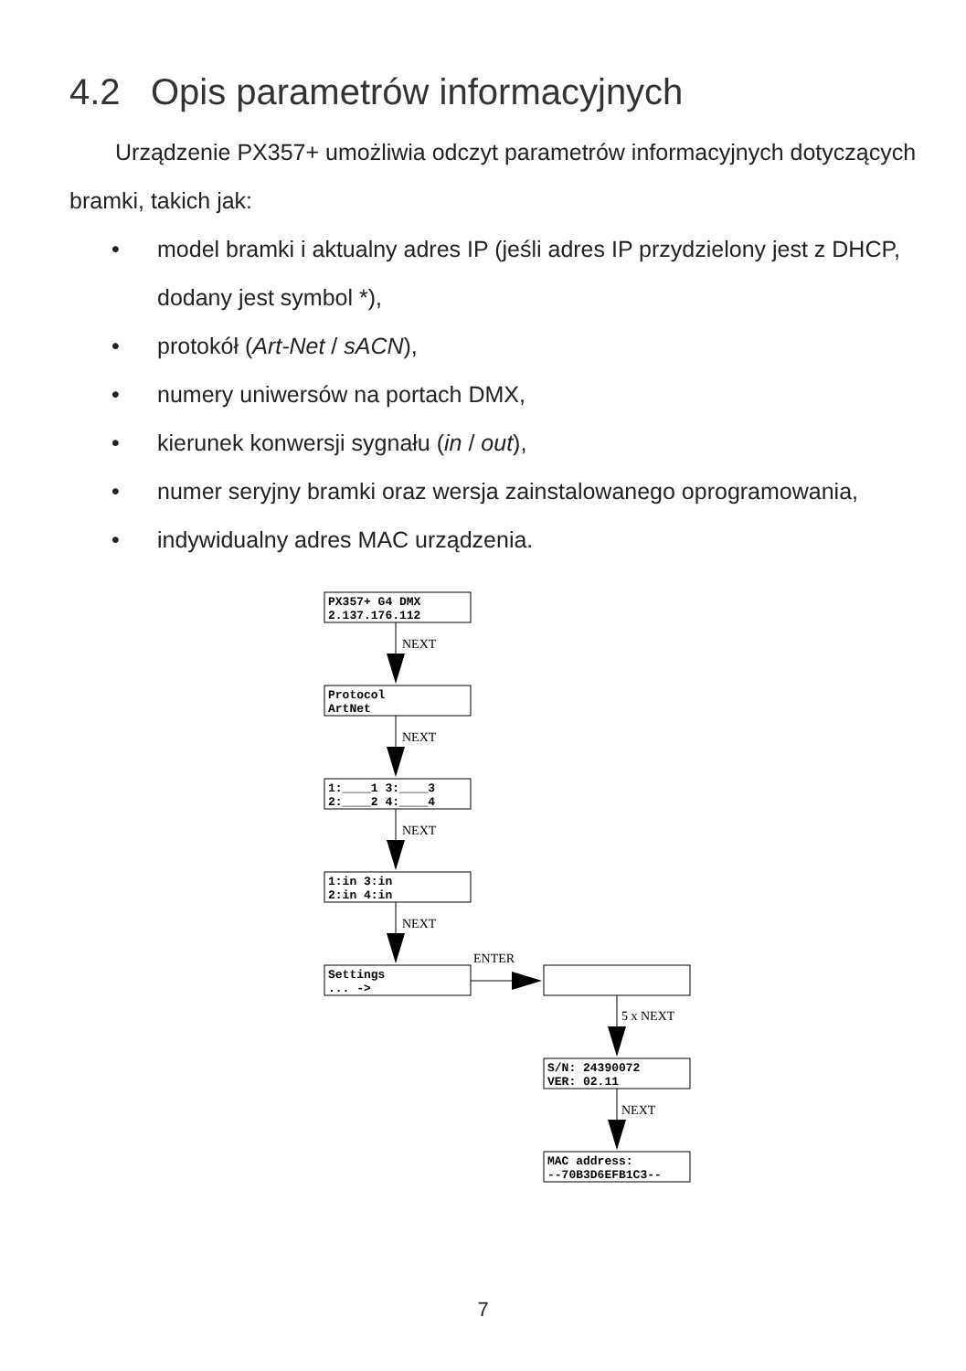4.2 Opis parametrów informacyjnych
Urządzenie PX357+ umożliwia odczyt parametrów informacyjnych dotyczących bramki, takich jak:
• model bramki i aktualny adres IP (jeśli adres IP przydzielony jest z DHCP, dodany jest symbol *),
• protokół (Art-Net / sACN),
• numery uniwersów na portach DMX,
• kierunek konwersji sygnału (in / out),
• numer seryjny bramki oraz wersja zainstalowanego oprogramowania,
• indywidualny adres MAC urządzenia.
PX357+ G4 DMX
2.137.176.112
Protocol
ArtNet
1:____1 3:____3
2:____2 4:____4
1:in 3:in
2:in 4:in
Settings
... ->
S/N: 24390072
VER: 02.11
MAC address:
--70B3D6EFB1C3--
NEXT
NEXT
NEXT
NEXT
ENTER
5 x NEXT
NEXT
7